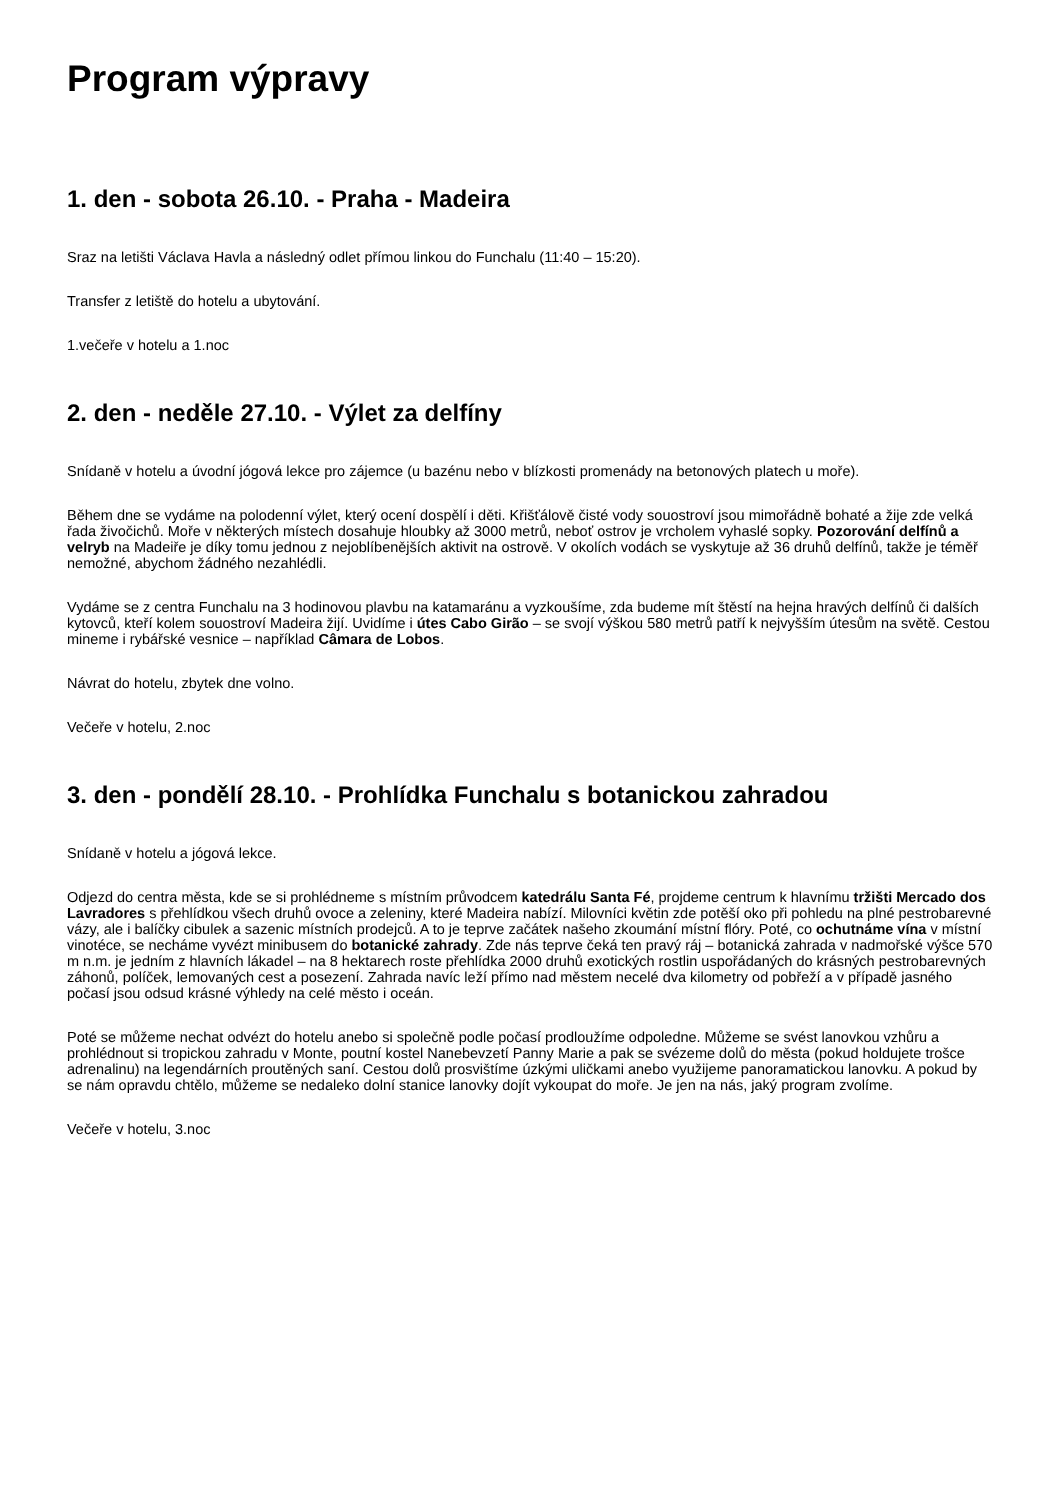Program výpravy
1. den - sobota 26.10. - Praha - Madeira
Sraz na letišti Václava Havla a následný odlet přímou linkou do Funchalu (11:40 – 15:20).
Transfer z letiště do hotelu a ubytování.
1.večeře v hotelu a 1.noc
2. den - neděle 27.10. - Výlet za delfíny
Snídaně v hotelu a úvodní jógová lekce pro zájemce (u bazénu nebo v blízkosti promenády na betonových platech u moře).
Během dne se vydáme na polodenní výlet, který ocení dospělí i děti. Křišťálově čisté vody souostroví jsou mimořádně bohaté a žije zde velká řada živočichů. Moře v některých místech dosahuje hloubky až 3000 metrů, neboť ostrov je vrcholem vyhaslé sopky. Pozorování delfínů a velryb na Madeiře je díky tomu jednou z nejoblíbenějších aktivit na ostrově. V okolích vodách se vyskytuje až 36 druhů delfínů, takže je téměř nemožné, abychom žádného nezahlédli.
Vydáme se z centra Funchalu na 3 hodinovou plavbu na katamaránu a vyzkoušíme, zda budeme mít štěstí na hejna hravých delfínů či dalších kytovců, kteří kolem souostroví Madeira žijí. Uvidíme i útes Cabo Girão – se svojí výškou 580 metrů patří k nejvyšším útesům na světě. Cestou mineme i rybářské vesnice – například Câmara de Lobos.
Návrat do hotelu, zbytek dne volno.
Večeře v hotelu, 2.noc
3. den - pondělí 28.10. - Prohlídka Funchalu s botanickou zahradou
Snídaně v hotelu a jógová lekce.
Odjezd do centra města, kde se si prohlédneme s místním průvodcem katedrálu Santa Fé, projdeme centrum k hlavnímu tržišti Mercado dos Lavradores s přehlídkou všech druhů ovoce a zeleniny, které Madeira nabízí. Milovníci květin zde potěší oko při pohledu na plné pestrobarevné vázy, ale i balíčky cibulek a sazenic místních prodejců. A to je teprve začátek našeho zkoumání místní flóry. Poté, co ochutnáme vína v místní vinotéce, se necháme vyvézt minibusem do botanické zahrady. Zde nás teprve čeká ten pravý ráj – botanická zahrada v nadmořské výšce 570 m n.m. je jedním z hlavních lákadel – na 8 hektarech roste přehlídka 2000 druhů exotických rostlin uspořádaných do krásných pestrobarevných záhonů, políček, lemovaných cest a posezení. Zahrada navíc leží přímo nad městem necelé dva kilometry od pobřeží a v případě jasného počasí jsou odsud krásné výhledy na celé město i oceán.
Poté se můžeme nechat odvézt do hotelu anebo si společně podle počasí prodloužíme odpoledne. Můžeme se svést lanovkou vzhůru a prohlédnout si tropickou zahradu v Monte, poutní kostel Nanebevzetí Panny Marie a pak se svézeme dolů do města (pokud holdujete trošce adrenalinu) na legendárních proutěných saní. Cestou dolů prosvištíme úzkými uličkami anebo využijeme panoramatickou lanovku. A pokud by se nám opravdu chtělo, můžeme se nedaleko dolní stanice lanovky dojít vykoupat do moře. Je jen na nás, jaký program zvolíme.
Večeře v hotelu, 3.noc